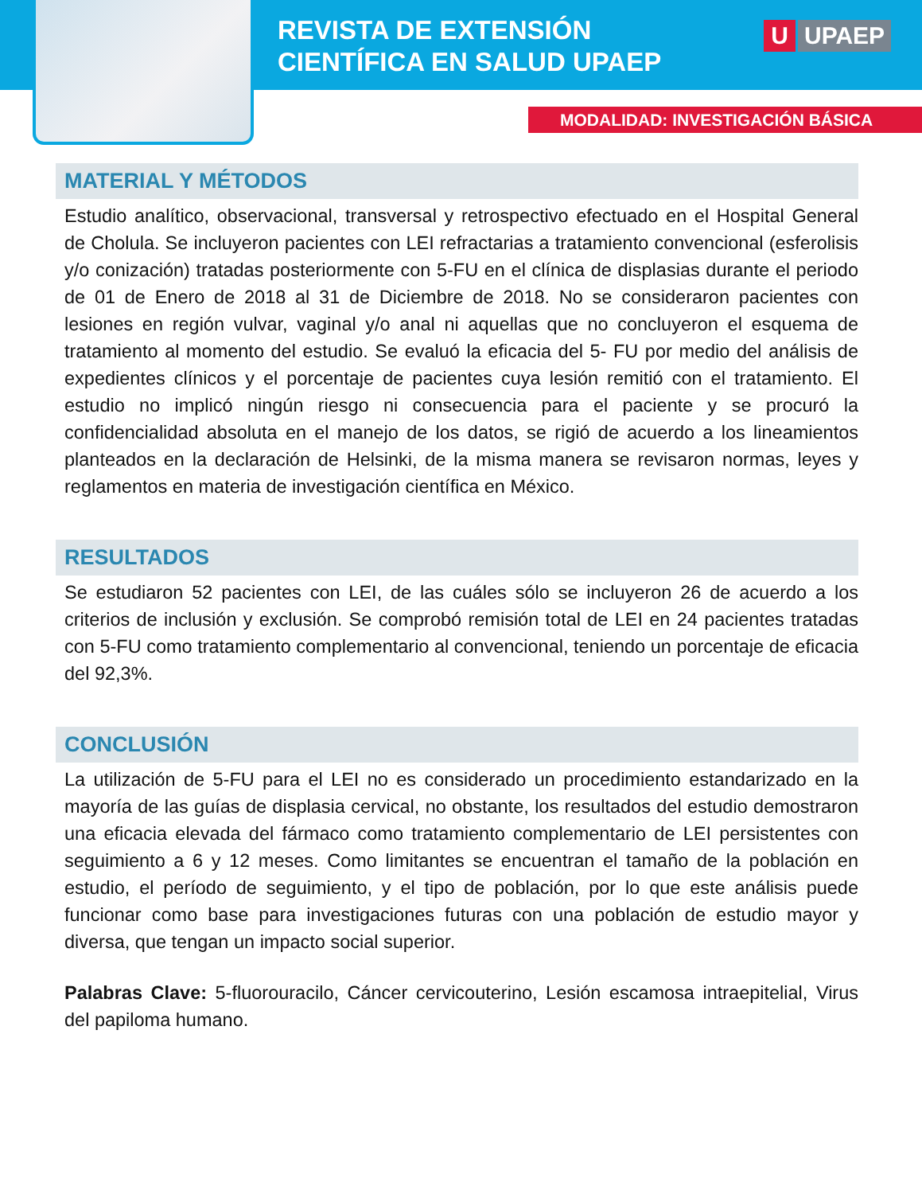REVISTA DE EXTENSIÓN
CIENTÍFICA EN SALUD UPAEP
U UPAEP
MODALIDAD: INVESTIGACIÓN BÁSICA
MATERIAL Y MÉTODOS
Estudio analítico, observacional, transversal y retrospectivo efectuado en el Hospital General de Cholula. Se incluyeron pacientes con LEI refractarias a tratamiento convencional (esferolisis y/o conización) tratadas posteriormente con 5-FU en el clínica de displasias durante el periodo de 01 de Enero de 2018 al 31 de Diciembre de 2018. No se consideraron pacientes con lesiones en región vulvar, vaginal y/o anal ni aquellas que no concluyeron el esquema de tratamiento al momento del estudio. Se evaluó la eficacia del 5- FU por medio del análisis de expedientes clínicos y el porcentaje de pacientes cuya lesión remitió con el tratamiento. El estudio no implicó ningún riesgo ni consecuencia para el paciente y se procuró la confidencialidad absoluta en el manejo de los datos, se rigió de acuerdo a los lineamientos planteados en la declaración de Helsinki, de la misma manera se revisaron normas, leyes y reglamentos en materia de investigación científica en México.
RESULTADOS
Se estudiaron 52 pacientes con LEI, de las cuáles sólo se incluyeron 26 de acuerdo a los criterios de inclusión y exclusión. Se comprobó remisión total de LEI en 24 pacientes tratadas con 5-FU como tratamiento complementario al convencional, teniendo un porcentaje de eficacia del 92,3%.
CONCLUSIÓN
La utilización de 5-FU para el LEI no es considerado un procedimiento estandarizado en la mayoría de las guías de displasia cervical, no obstante, los resultados del estudio demostraron una eficacia elevada del fármaco como tratamiento complementario de LEI persistentes con seguimiento a 6 y 12 meses. Como limitantes se encuentran el tamaño de la población en estudio, el período de seguimiento, y el tipo de población, por lo que este análisis puede funcionar como base para investigaciones futuras con una población de estudio mayor y diversa, que tengan un impacto social superior.
Palabras Clave: 5-fluorouracilo, Cáncer cervicouterino, Lesión escamosa intraepitelial, Virus del papiloma humano.